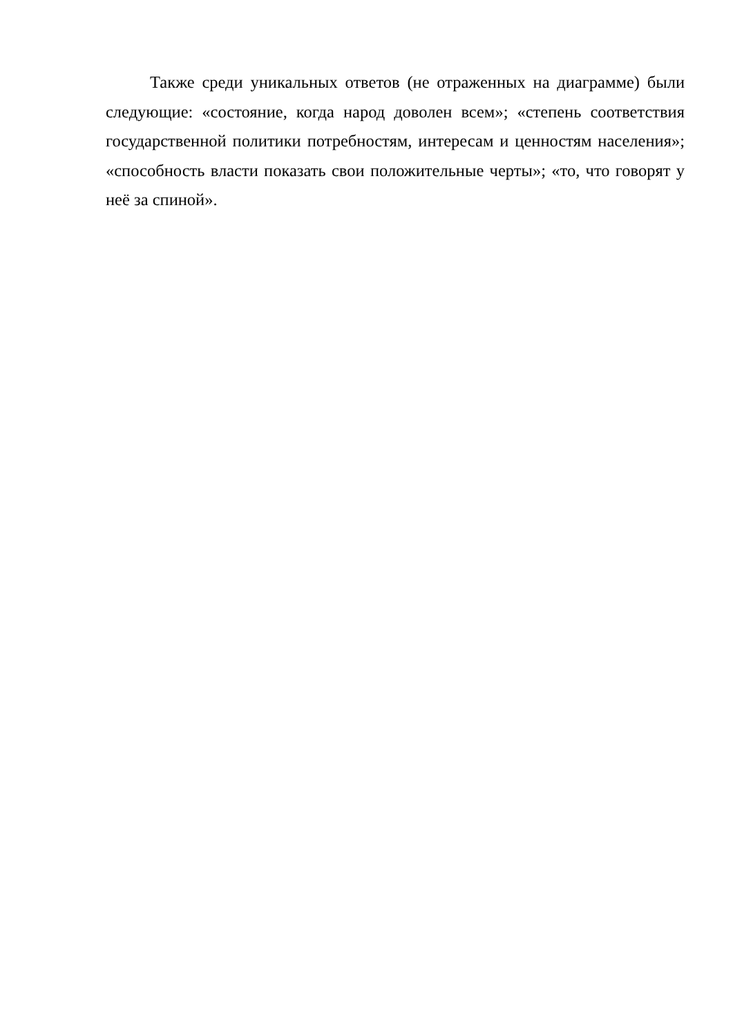Также среди уникальных ответов (не отраженных на диаграмме) были следующие: «состояние, когда народ доволен всем»; «степень соответствия государственной политики потребностям, интересам и ценностям населения»; «способность власти показать свои положительные черты»; «то, что говорят у неё за спиной».